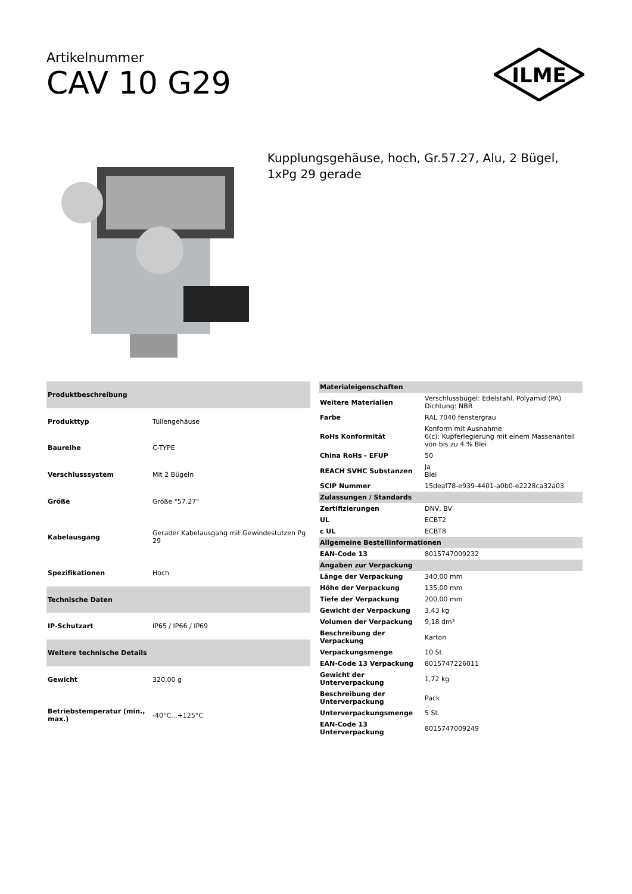Artikelnummer
CAV 10 G29
ILME
Kupplungsgehäuse, hoch, Gr.57.27, Alu, 2 Bügel, 1xPg 29 gerade
| Produktbeschreibung | |
| --- | --- |
| Produkttyp | Tüllengehäuse |
| Baureihe | C-TYPE |
| Verschlusssystem | Mit 2 Bügeln |
| Größe | Größe "57.27" |
| Kabelausgang | Gerader Kabelausgang mit Gewindestutzen Pg 29 |
| Spezifikationen | Hoch |
| Technische Daten | |
| IP-Schutzart | IP65 / IP66 / IP69 |
| Weitere technische Details | |
| Gewicht | 320,00 g |
| Betriebstemperatur (min., max.) | -40°C...+125°C |
| Materialeigenschaften | |
| --- | --- |
| Weitere Materialien | Verschlussbügel: Edelstahl, Polyamid (PA) Dichtung: NBR |
| Farbe | RAL 7040 fenstergrau |
| RoHs Konformität | Konform mit Ausnahme 6(c): Kupferlegierung mit einem Massenanteil von bis zu 4 % Blei |
| China RoHs - EFUP | 50 |
| REACH SVHC Substanzen | Ja Blei |
| SCIP Nummer | 15deaf78-e939-4401-a0b0-e2228ca32a03 |
| Zulassungen / Standards | |
| Zertifizierungen | DNV, BV |
| UL | ECBT2 |
| c UL | ECBT8 |
| Allgemeine Bestellinformationen | |
| EAN-Code 13 | 8015747009232 |
| Angaben zur Verpackung | |
| Länge der Verpackung | 340,00 mm |
| Höhe der Verpackung | 135,00 mm |
| Tiefe der Verpackung | 200,00 mm |
| Gewicht der Verpackung | 3,43 kg |
| Volumen der Verpackung | 9,18 dm³ |
| Beschreibung der Verpackung | Karton |
| Verpackungsmenge | 10 St. |
| EAN-Code 13 Verpackung | 8015747226011 |
| Gewicht der Unterverpackung | 1,72 kg |
| Beschreibung der Unterverpackung | Pack |
| Unterverpackungsmenge | 5 St. |
| EAN-Code 13 Unterverpackung | 8015747009249 |